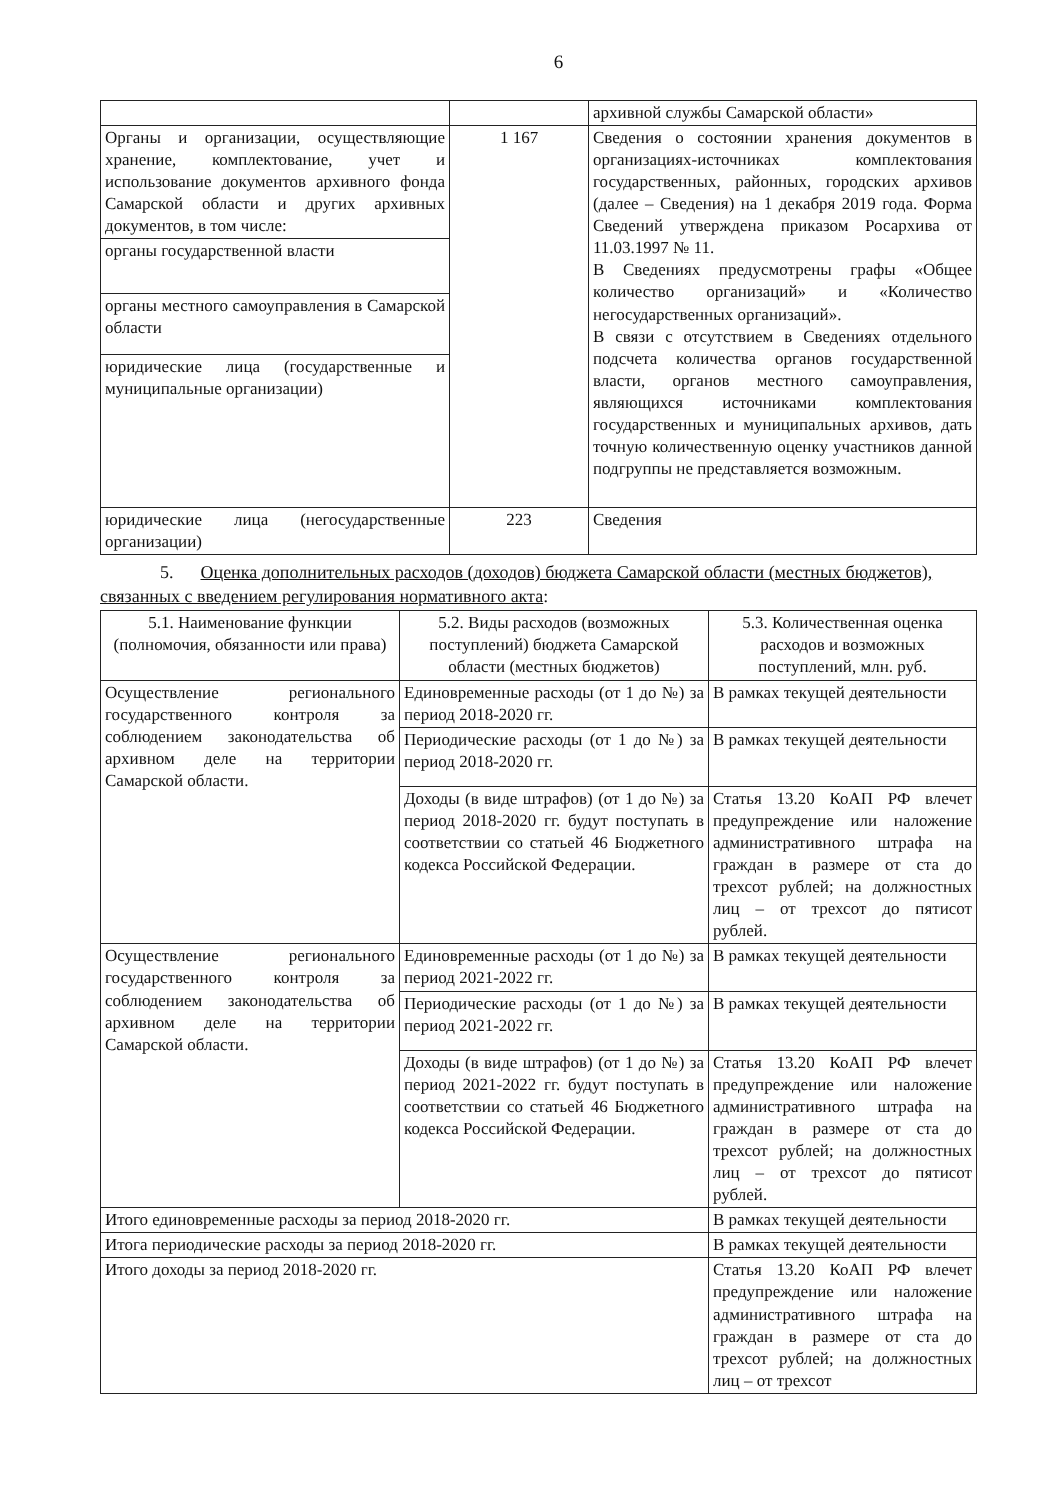6
| | | архивной службы Самарской области» |
| Органы и организации, осуществляющие хранение, комплектование, учет и использование документов архивного фонда Самарской области и других архивных документов, в том числе: | 1 167 | Сведения о состоянии хранения документов в организациях-источниках комплектования государственных, районных, городских архивов (далее – Сведения) на 1 декабря 2019 года. Форма Сведений утверждена приказом Росархива от 11.03.1997 № 11. В Сведениях предусмотрены графы «Общее количество организаций» и «Количество негосударственных организаций». В связи с отсутствием в Сведениях отдельного подсчета количества органов государственной власти, органов местного самоуправления, являющихся источниками комплектования государственных и муниципальных архивов, дать точную количественную оценку участников данной подгруппы не представляется возможным. |
| органы государственной власти | | |
| органы местного самоуправления в Самарской области | | |
| юридические лица (государственные и муниципальные организации) | | |
| юридические лица (негосударственные организации) | 223 | Сведения |
5. Оценка дополнительных расходов (доходов) бюджета Самарской области (местных бюджетов), связанных с введением регулирования нормативного акта:
| 5.1. Наименование функции (полномочия, обязанности или права) | 5.2. Виды расходов (возможных поступлений) бюджета Самарской области (местных бюджетов) | 5.3. Количественная оценка расходов и возможных поступлений, млн. руб. |
| --- | --- | --- |
| Осуществление регионального государственного контроля за соблюдением законодательства об архивном деле на территории Самарской области. | Единовременные расходы (от 1 до №) за период 2018-2020 гг. | В рамках текущей деятельности |
| | Периодические расходы (от 1 до №) за период 2018-2020 гг. | В рамках текущей деятельности |
| | Доходы (в виде штрафов) (от 1 до №) за период 2018-2020 гг. будут поступать в соответствии со статьей 46 Бюджетного кодекса Российской Федерации. | Статья 13.20 КоАП РФ влечет предупреждение или наложение административного штрафа на граждан в размере от ста до трехсот рублей; на должностных лиц – от трехсот до пятисот рублей. |
| Осуществление регионального государственного контроля за соблюдением законодательства об архивном деле на территории Самарской области. | Единовременные расходы (от 1 до №) за период 2021-2022 гг. | В рамках текущей деятельности |
| | Периодические расходы (от 1 до №) за период 2021-2022 гг. | В рамках текущей деятельности |
| | Доходы (в виде штрафов) (от 1 до №) за период 2021-2022 гг. будут поступать в соответствии со статьей 46 Бюджетного кодекса Российской Федерации. | Статья 13.20 КоАП РФ влечет предупреждение или наложение административного штрафа на граждан в размере от ста до трехсот рублей; на должностных лиц – от трехсот до пятисот рублей. |
| Итого единовременные расходы за период 2018-2020 гг. | | В рамках текущей деятельности |
| Итога периодические расходы за период 2018-2020 гг. | | В рамках текущей деятельности |
| Итого доходы за период 2018-2020 гг. | | Статья 13.20 КоАП РФ влечет предупреждение или наложение административного штрафа на граждан в размере от ста до трехсот рублей; на должностных лиц – от трехсот |